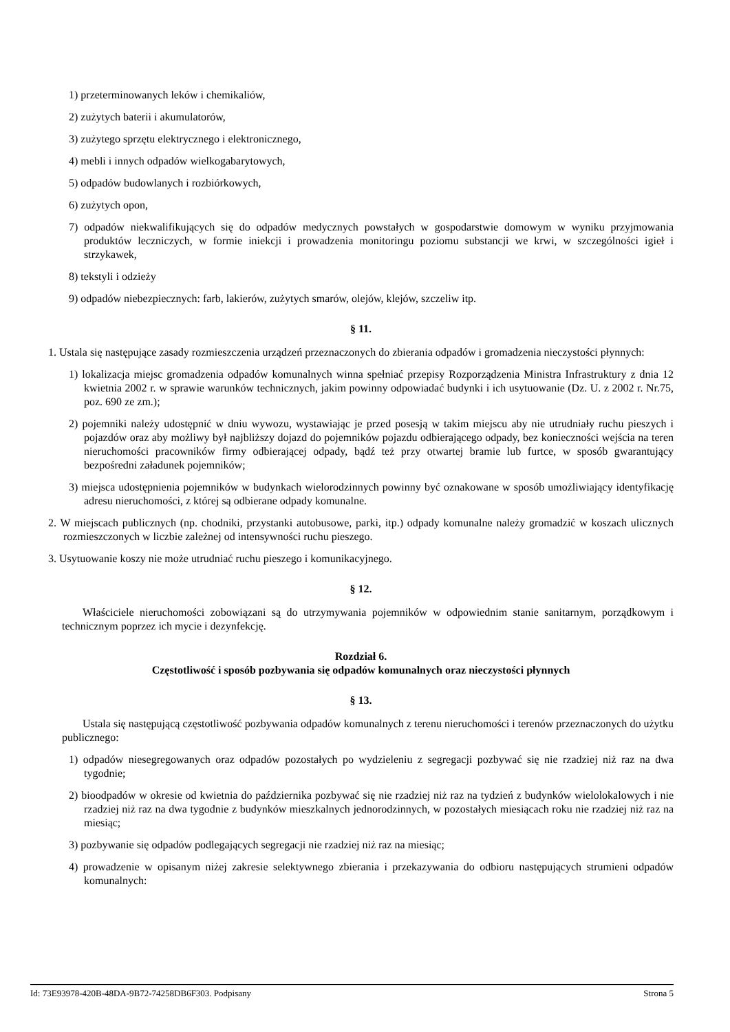1) przeterminowanych leków i chemikaliów,
2) zużytych baterii i akumulatorów,
3) zużytego sprzętu elektrycznego i elektronicznego,
4) mebli i innych odpadów wielkogabarytowych,
5) odpadów budowlanych i rozbiórkowych,
6) zużytych opon,
7) odpadów niekwalifikujących się do odpadów medycznych powstałych w gospodarstwie domowym w wyniku przyjmowania produktów leczniczych, w formie iniekcji i prowadzenia monitoringu poziomu substancji we krwi, w szczególności igieł i strzykawek,
8) tekstyli i odzieży
9) odpadów niebezpiecznych: farb, lakierów, zużytych smarów, olejów, klejów, szczeliw itp.
§ 11.
1. Ustala się następujące zasady rozmieszczenia urządzeń przeznaczonych do zbierania odpadów i gromadzenia nieczystości płynnych:
1) lokalizacja miejsc gromadzenia odpadów komunalnych winna spełniać przepisy Rozporządzenia Ministra Infrastruktury z dnia 12 kwietnia 2002 r. w sprawie warunków technicznych, jakim powinny odpowiadać budynki i ich usytuowanie (Dz. U. z 2002 r. Nr.75, poz. 690 ze zm.);
2) pojemniki należy udostępnić w dniu wywozu, wystawiając je przed posesją w takim miejscu aby nie utrudniały ruchu pieszych i pojazdów oraz aby możliwy był najbliższy dojazd do pojemników pojazdu odbierającego odpady, bez konieczności wejścia na teren nieruchomości pracowników firmy odbierającej odpady, bądź też przy otwartej bramie lub furtce, w sposób gwarantujący bezpośredni załadunek pojemników;
3) miejsca udostępnienia pojemników w budynkach wielorodzinnych powinny być oznakowane w sposób umożliwiający identyfikację adresu nieruchomości, z której są odbierane odpady komunalne.
2. W miejscach publicznych (np. chodniki, przystanki autobusowe, parki, itp.) odpady komunalne należy gromadzić w koszach ulicznych rozmieszczonych w liczbie zależnej od intensywności ruchu pieszego.
3. Usytuowanie koszy nie może utrudniać ruchu pieszego i komunikacyjnego.
§ 12.
Właściciele nieruchomości zobowiązani są do utrzymywania pojemników w odpowiednim stanie sanitarnym, porządkowym i technicznym poprzez ich mycie i dezynfekcję.
Rozdział 6.
Częstotliwość i sposób pozbywania się odpadów komunalnych oraz nieczystości płynnych
§ 13.
Ustala się następującą częstotliwość pozbywania odpadów komunalnych z terenu nieruchomości i terenów przeznaczonych do użytku publicznego:
1) odpadów niesegregowanych oraz odpadów pozostałych po wydzieleniu z segregacji pozbywać się nie rzadziej niż raz na dwa tygodnie;
2) bioodpadów w okresie od kwietnia do października pozbywać się nie rzadziej niż raz na tydzień z budynków wielolokalowych i nie rzadziej niż raz na dwa tygodnie z budynków mieszkalnych jednorodzinnych, w pozostałych miesiącach roku nie rzadziej niż raz na miesiąc;
3) pozbywanie się odpadów podlegających segregacji nie rzadziej niż raz na miesiąc;
4) prowadzenie w opisanym niżej zakresie selektywnego zbierania i przekazywania do odbioru następujących strumieni odpadów komunalnych:
Id: 73E93978-420B-48DA-9B72-74258DB6F303. Podpisany Strona 5